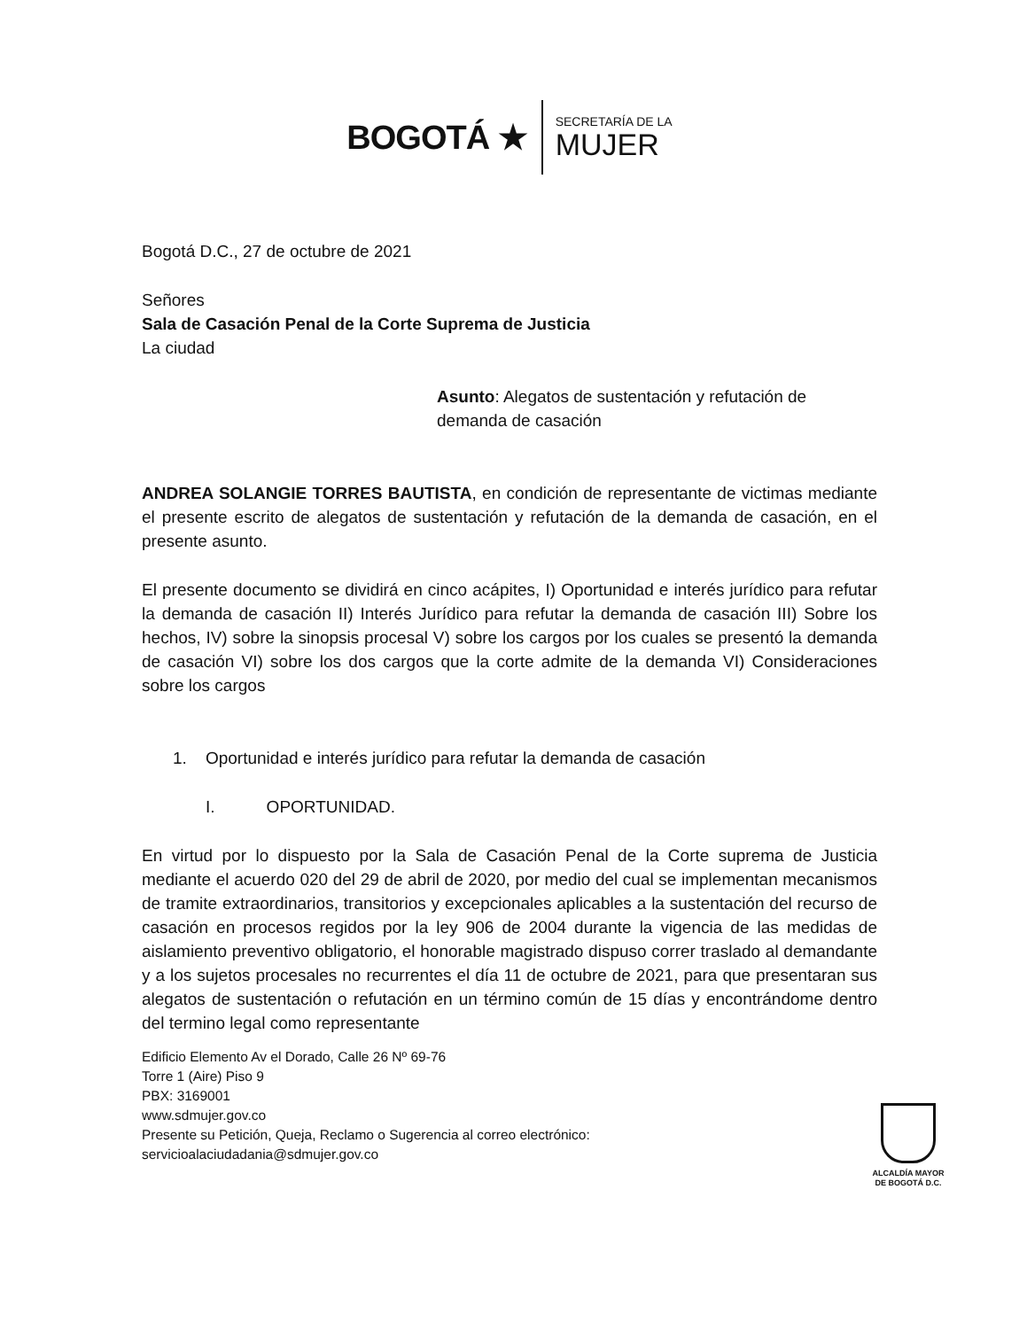BOGOTÁ ★
SECRETARÍA DE LA
MUJER
Bogotá D.C., 27 de octubre de 2021
Señores
Sala de Casación Penal de la Corte Suprema de Justicia
La ciudad
Asunto: Alegatos de sustentación y refutación de demanda de casación
ANDREA SOLANGIE TORRES BAUTISTA, en condición de representante de victimas mediante el presente escrito de alegatos de sustentación y refutación de la demanda de casación, en el presente asunto.
El presente documento se dividirá en cinco acápites, I) Oportunidad e interés jurídico para refutar la demanda de casación II) Interés Jurídico para refutar la demanda de casación III) Sobre los hechos, IV) sobre la sinopsis procesal V) sobre los cargos por los cuales se presentó la demanda de casación VI) sobre los dos cargos que la corte admite de la demanda VI) Consideraciones sobre los cargos
1. Oportunidad e interés jurídico para refutar la demanda de casación
I. OPORTUNIDAD.
En virtud por lo dispuesto por la Sala de Casación Penal de la Corte suprema de Justicia mediante el acuerdo 020 del 29 de abril de 2020, por medio del cual se implementan mecanismos de tramite extraordinarios, transitorios y excepcionales aplicables a la sustentación del recurso de casación en procesos regidos por la ley 906 de 2004 durante la vigencia de las medidas de aislamiento preventivo obligatorio, el honorable magistrado dispuso correr traslado al demandante y a los sujetos procesales no recurrentes el día 11 de octubre de 2021, para que presentaran sus alegatos de sustentación o refutación en un término común de 15 días y encontrándome dentro del termino legal como representante
Edificio Elemento Av el Dorado, Calle 26 Nº 69-76
Torre 1 (Aire) Piso 9
PBX: 3169001
www.sdmujer.gov.co
Presente su Petición, Queja, Reclamo o Sugerencia al correo electrónico:
servicioalaciudadania@sdmujer.gov.co
ALCALDÍA MAYOR
DE BOGOTÁ D.C.